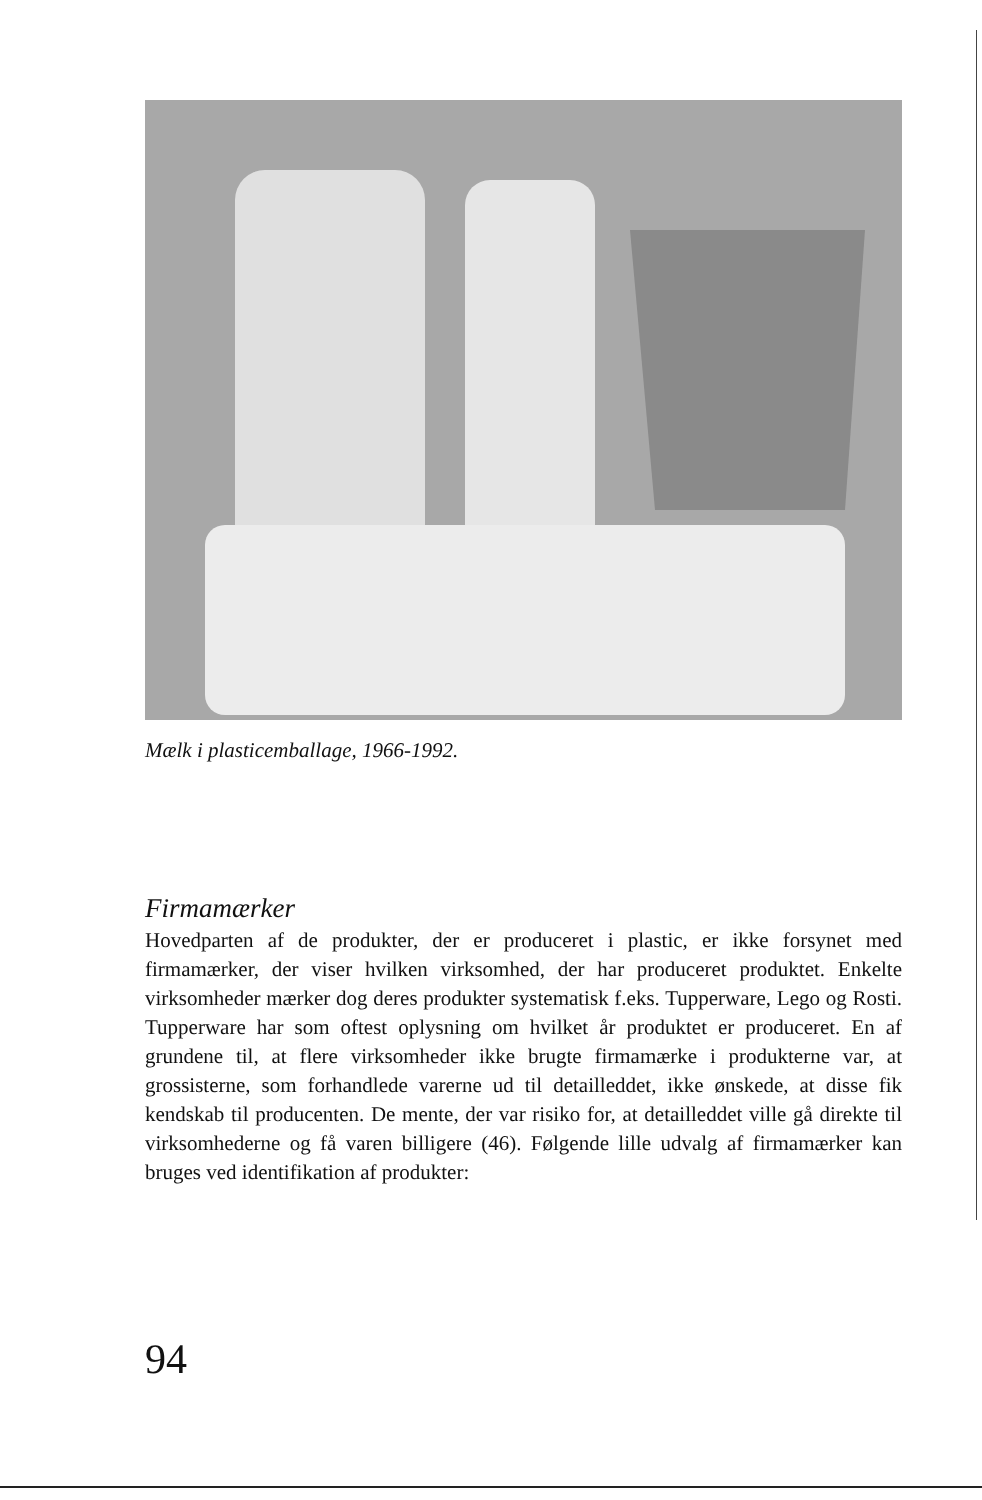Mælk i plasticemballage, 1966-1992.
Firmamærker
Hovedparten af de produkter, der er produceret i plastic, er ikke forsynet med firmamærker, der viser hvilken virksomhed, der har produceret produktet. Enkelte virksomheder mærker dog deres produkter systematisk f.eks. Tupperware, Lego og Rosti. Tupperware har som oftest oplysning om hvilket år produktet er produceret. En af grundene til, at flere virksomheder ikke brugte firmamærke i produkterne var, at grossisterne, som forhandlede varerne ud til detailleddet, ikke ønskede, at disse fik kendskab til producenten. De mente, der var risiko for, at detailleddet ville gå direkte til virksomhederne og få varen billigere (46). Følgende lille udvalg af firmamærker kan bruges ved identifikation af produkter:
94